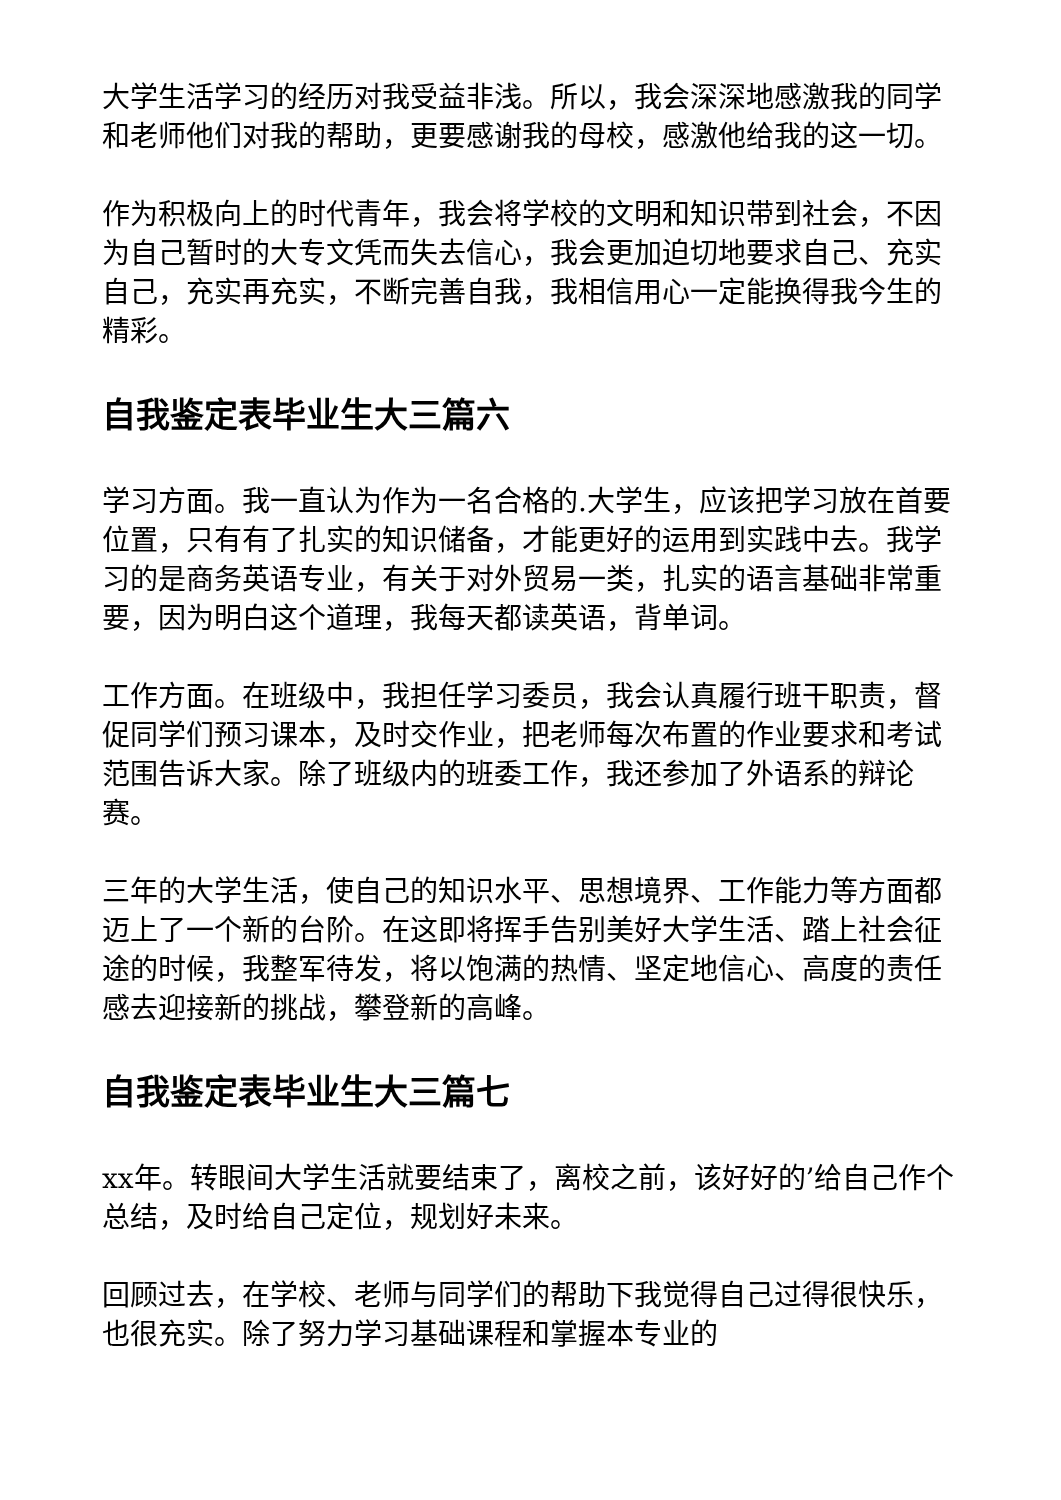大学生活学习的经历对我受益非浅。所以，我会深深地感激我的同学和老师他们对我的帮助，更要感谢我的母校，感激他给我的这一切。
作为积极向上的时代青年，我会将学校的文明和知识带到社会，不因为自己暂时的大专文凭而失去信心，我会更加迫切地要求自己、充实自己，充实再充实，不断完善自我，我相信用心一定能换得我今生的精彩。
自我鉴定表毕业生大三篇六
学习方面。我一直认为作为一名合格的.大学生，应该把学习放在首要位置，只有有了扎实的知识储备，才能更好的运用到实践中去。我学习的是商务英语专业，有关于对外贸易一类，扎实的语言基础非常重要，因为明白这个道理，我每天都读英语，背单词。
工作方面。在班级中，我担任学习委员，我会认真履行班干职责，督促同学们预习课本，及时交作业，把老师每次布置的作业要求和考试范围告诉大家。除了班级内的班委工作，我还参加了外语系的辩论赛。
三年的大学生活，使自己的知识水平、思想境界、工作能力等方面都迈上了一个新的台阶。在这即将挥手告别美好大学生活、踏上社会征途的时候，我整军待发，将以饱满的热情、坚定地信心、高度的责任感去迎接新的挑战，攀登新的高峰。
自我鉴定表毕业生大三篇七
xx年。转眼间大学生活就要结束了，离校之前，该好好的’给自己作个总结，及时给自己定位，规划好未来。
回顾过去，在学校、老师与同学们的帮助下我觉得自己过得很快乐，也很充实。除了努力学习基础课程和掌握本专业的